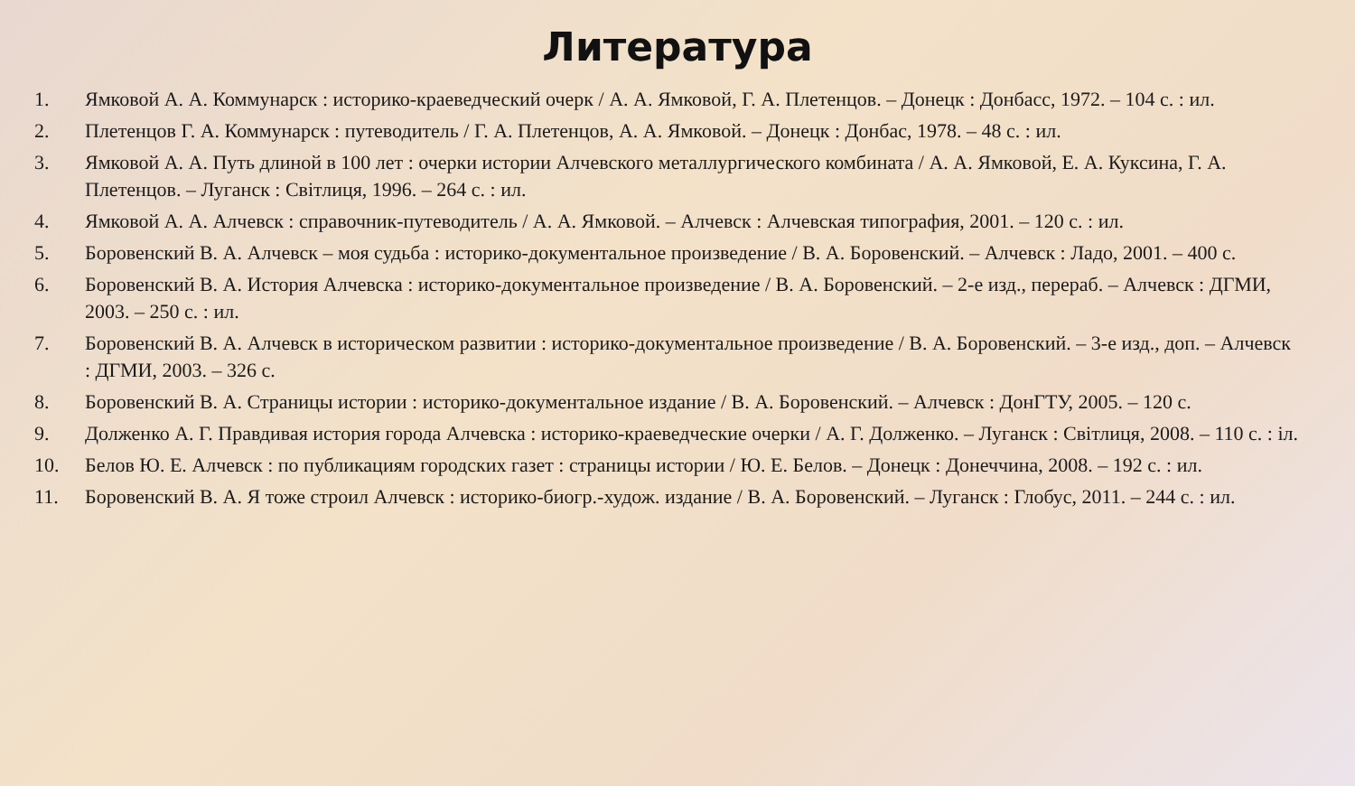Литература
1. Ямковой А. А. Коммунарск : историко-краеведческий очерк / А. А. Ямковой, Г. А. Плетенцов. – Донецк : Донбасс, 1972. – 104 с. : ил.
2. Плетенцов Г. А. Коммунарск : путеводитель / Г. А. Плетенцов, А. А. Ямковой. – Донецк : Донбас, 1978. – 48 с. : ил.
3. Ямковой А. А. Путь длиной в 100 лет : очерки истории Алчевского металлургического комбината / А. А. Ямковой, Е. А. Куксина, Г. А. Плетенцов. – Луганск : Світлиця, 1996. – 264 с. : ил.
4. Ямковой А. А. Алчевск : справочник-путеводитель / А. А. Ямковой. – Алчевск : Алчевская типография, 2001. – 120 с. : ил.
5. Боровенский В. А. Алчевск – моя судьба : историко-документальное произведение / В. А. Боровенский. – Алчевск : Ладо, 2001. – 400 с.
6. Боровенский В. А. История Алчевска : историко-документальное произведение / В. А. Боровенский. – 2-е изд., перераб. – Алчевск : ДГМИ, 2003. – 250 с. : ил.
7. Боровенский В. А. Алчевск в историческом развитии : историко-документальное произведение / В. А. Боровенский. – 3-е изд., доп. – Алчевск : ДГМИ, 2003. – 326 с.
8. Боровенский В. А. Страницы истории : историко-документальное издание / В. А. Боровенский. – Алчевск : ДонГТУ, 2005. – 120 с.
9. Долженко А. Г. Правдивая история города Алчевска : историко-краеведческие очерки / А. Г. Долженко. – Луганск : Світлиця, 2008. – 110 с. : іл.
10. Белов Ю. Е. Алчевск : по публикациям городских газет : страницы истории / Ю. Е. Белов. – Донецк : Донеччина, 2008. – 192 с. : ил.
11. Боровенский В. А. Я тоже строил Алчевск : историко-биогр.-худож. издание / В. А. Боровенский. – Луганск : Глобус, 2011. – 244 с. : ил.